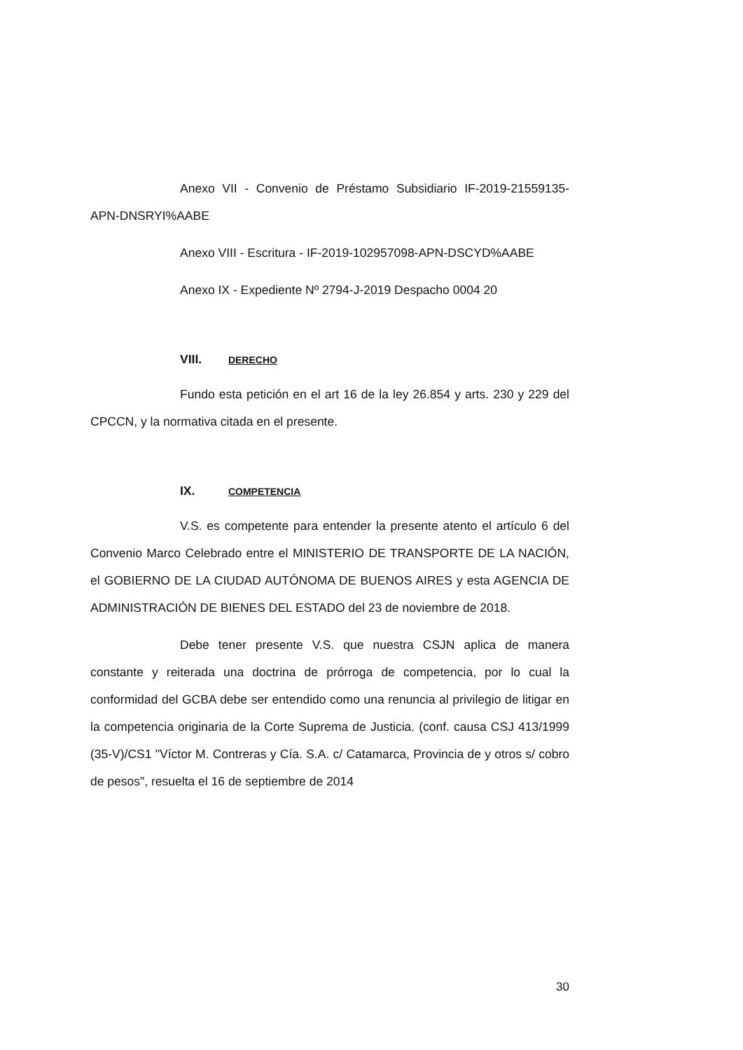Anexo VII - Convenio de Préstamo Subsidiario IF-2019-21559135-APN-DNSRYI%AABE
Anexo VIII - Escritura - IF-2019-102957098-APN-DSCYD%AABE
Anexo IX - Expediente Nº 2794-J-2019 Despacho 0004 20
VIII. DERECHO
Fundo esta petición en el art 16 de la ley 26.854 y arts. 230 y 229 del CPCCN, y la normativa citada en el presente.
IX. COMPETENCIA
V.S. es competente para entender la presente atento el artículo 6 del Convenio Marco Celebrado entre el MINISTERIO DE TRANSPORTE DE LA NACIÓN, el GOBIERNO DE LA CIUDAD AUTÓNOMA DE BUENOS AIRES y esta AGENCIA DE ADMINISTRACIÓN DE BIENES DEL ESTADO del 23 de noviembre de 2018.
Debe tener presente V.S. que nuestra CSJN aplica de manera constante y reiterada una doctrina de prórroga de competencia, por lo cual la conformidad del GCBA debe ser entendido como una renuncia al privilegio de litigar en la competencia originaria de la Corte Suprema de Justicia. (conf. causa CSJ 413/1999 (35-V)/CS1 "Víctor M. Contreras y Cía. S.A. c/ Catamarca, Provincia de y otros s/ cobro de pesos", resuelta el 16 de septiembre de 2014
30